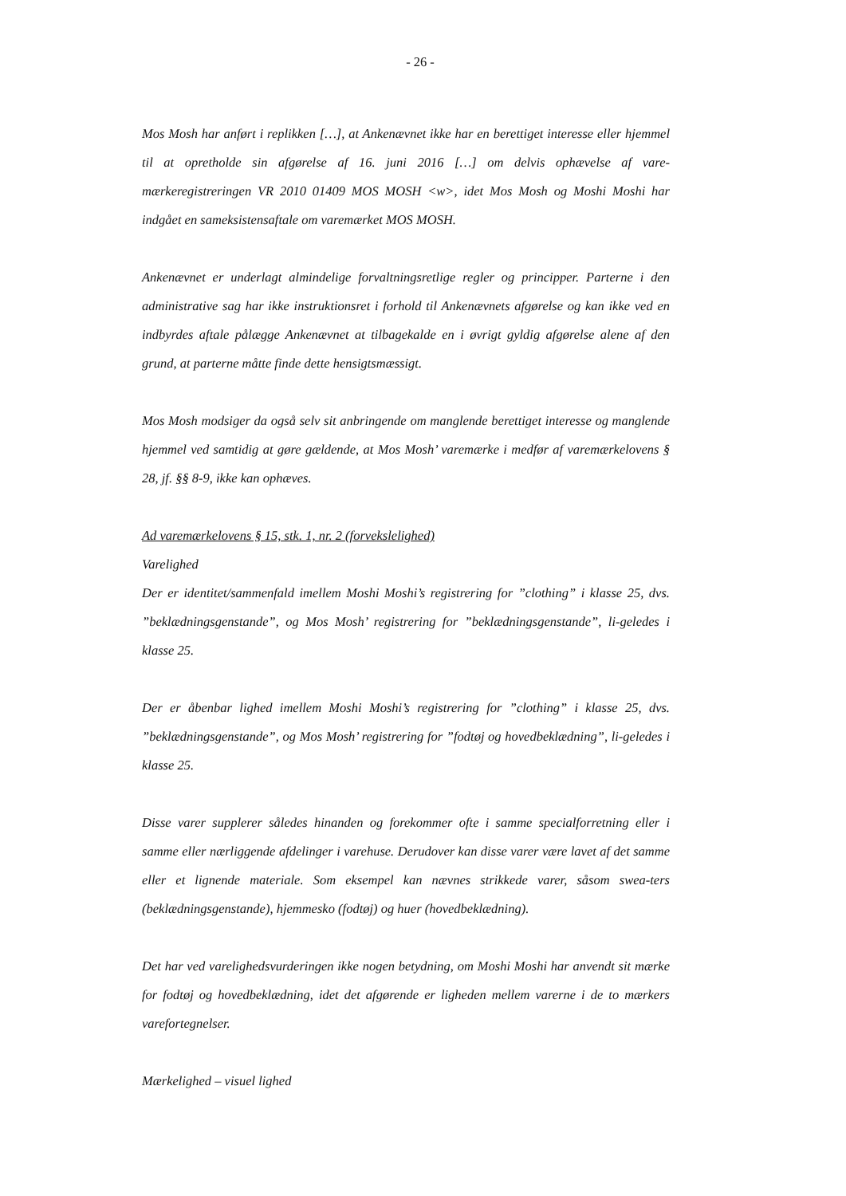- 26 -
Mos Mosh har anført i replikken […], at Ankenævnet ikke har en berettiget interesse eller hjemmel til at opretholde sin afgørelse af 16. juni 2016 […] om delvis ophævelse af vare-mærkeregistreringen VR 2010 01409 MOS MOSH <w>, idet Mos Mosh og Moshi Moshi har indgået en sameksistensaftale om varemærket MOS MOSH.
Ankenævnet er underlagt almindelige forvaltningsretlige regler og principper. Parterne i den administrative sag har ikke instruktionsret i forhold til Ankenævnets afgørelse og kan ikke ved en indbyrdes aftale pålægge Ankenævnet at tilbagekalde en i øvrigt gyldig afgørelse alene af den grund, at parterne måtte finde dette hensigtsmæssigt.
Mos Mosh modsiger da også selv sit anbringende om manglende berettiget interesse og manglende hjemmel ved samtidig at gøre gældende, at Mos Mosh’ varemærke i medfør af varemærkelovens § 28, jf. §§ 8-9, ikke kan ophæves.
Ad varemærkelovens § 15, stk. 1, nr. 2 (forvekslelighed)
Varelighed
Der er identitet/sammenfald imellem Moshi Moshi’s registrering for ”clothing” i klasse 25, dvs. ”beklædningsgenstande”, og Mos Mosh’ registrering for ”beklædningsgenstande”, li-geledes i klasse 25.
Der er åbenbar lighed imellem Moshi Moshi’s registrering for ”clothing” i klasse 25, dvs. ”beklædningsgenstande”, og Mos Mosh’ registrering for ”fodtøj og hovedbeklædning”, li-geledes i klasse 25.
Disse varer supplerer således hinanden og forekommer ofte i samme specialforretning eller i samme eller nærliggende afdelinger i varehuse. Derudover kan disse varer være lavet af det samme eller et lignende materiale. Som eksempel kan nævnes strikkede varer, såsom swea-ters (beklædningsgenstande), hjemmesko (fodtøj) og huer (hovedbeklædning).
Det har ved varelighedsvurderingen ikke nogen betydning, om Moshi Moshi har anvendt sit mærke for fodtøj og hovedbeklædning, idet det afgørende er ligheden mellem varerne i de to mærkers varefortegnelser.
Mærkelighed – visuel lighed